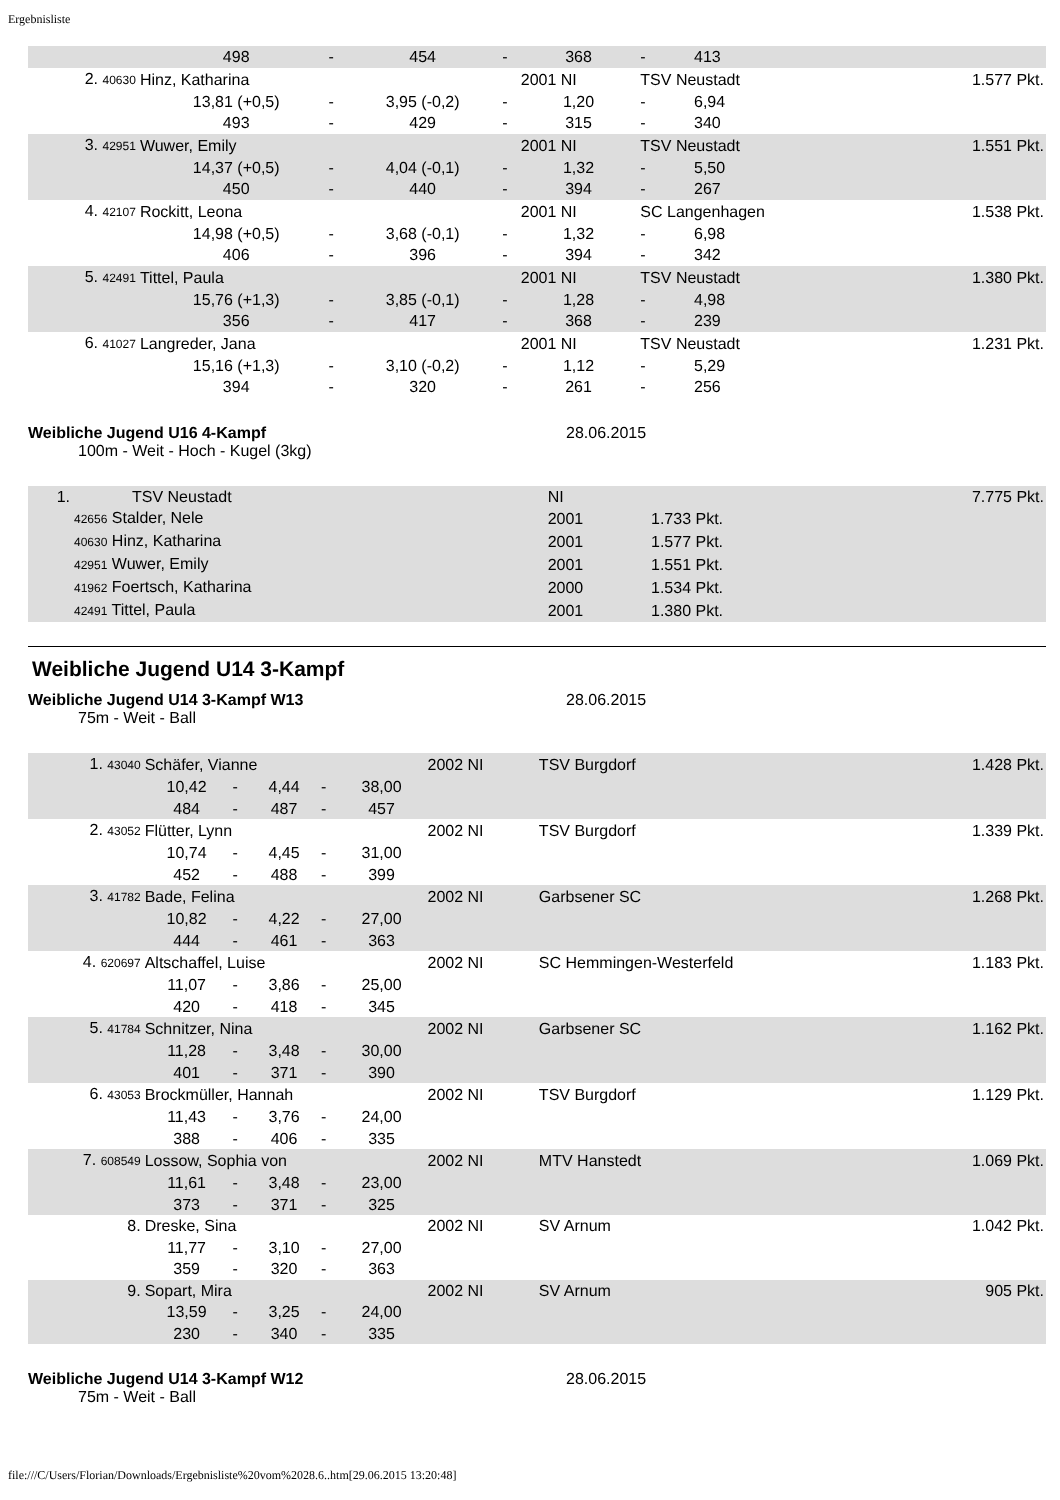Ergebnisliste
| | | 498 | - | 454 | - | 368 | - | 413 | |
| 2. 40630 | Hinz, Katharina | | | | | 2001 NI | TSV Neustadt | | 1.577 Pkt. |
| | | 13,81 (+0,5) | - | 3,95 (-0,2) | - | 1,20 | - | 6,94 | |
| | | 493 | - | 429 | - | 315 | - | 340 | |
| 3. 42951 | Wuwer, Emily | | | | | 2001 NI | TSV Neustadt | | 1.551 Pkt. |
| | | 14,37 (+0,5) | - | 4,04 (-0,1) | - | 1,32 | - | 5,50 | |
| | | 450 | - | 440 | - | 394 | - | 267 | |
| 4. 42107 | Rockitt, Leona | | | | | 2001 NI | SC Langenhagen | | 1.538 Pkt. |
| | | 14,98 (+0,5) | - | 3,68 (-0,1) | - | 1,32 | - | 6,98 | |
| | | 406 | - | 396 | - | 394 | - | 342 | |
| 5. 42491 | Tittel, Paula | | | | | 2001 NI | TSV Neustadt | | 1.380 Pkt. |
| | | 15,76 (+1,3) | - | 3,85 (-0,1) | - | 1,28 | - | 4,98 | |
| | | 356 | - | 417 | - | 368 | - | 239 | |
| 6. 41027 | Langreder, Jana | | | | | 2001 NI | TSV Neustadt | | 1.231 Pkt. |
| | | 15,16 (+1,3) | - | 3,10 (-0,2) | - | 1,12 | - | 5,29 | |
| | | 394 | - | 320 | - | 261 | - | 256 | |
Weibliche Jugend U16 4-Kampf 28.06.2015
100m - Weit - Hoch - Kugel (3kg)
| 1. | TSV Neustadt | NI | | 7.775 Pkt. |
| | 42656 Stalder, Nele | 2001 | 1.733 Pkt. | |
| | 40630 Hinz, Katharina | 2001 | 1.577 Pkt. | |
| | 42951 Wuwer, Emily | 2001 | 1.551 Pkt. | |
| | 41962 Foertsch, Katharina | 2000 | 1.534 Pkt. | |
| | 42491 Tittel, Paula | 2001 | 1.380 Pkt. | |
Weibliche Jugend U14 3-Kampf
Weibliche Jugend U14 3-Kampf W13 28.06.2015
75m - Weit - Ball
| 1. 43040 | Schäfer, Vianne | | | | | 2002 NI | TSV Burgdorf | 1.428 Pkt. |
| | 10,42 | - | 4,44 | - | 38,00 | | | |
| | 484 | - | 487 | - | 457 | | | |
| 2. 43052 | Flütter, Lynn | | | | | 2002 NI | TSV Burgdorf | 1.339 Pkt. |
| | 10,74 | - | 4,45 | - | 31,00 | | | |
| | 452 | - | 488 | - | 399 | | | |
| 3. 41782 | Bade, Felina | | | | | 2002 NI | Garbsener SC | 1.268 Pkt. |
| | 10,82 | - | 4,22 | - | 27,00 | | | |
| | 444 | - | 461 | - | 363 | | | |
| 4. 620697 | Altschaffel, Luise | | | | | 2002 NI | SC Hemmingen-Westerfeld | 1.183 Pkt. |
| | 11,07 | - | 3,86 | - | 25,00 | | | |
| | 420 | - | 418 | - | 345 | | | |
| 5. 41784 | Schnitzer, Nina | | | | | 2002 NI | Garbsener SC | 1.162 Pkt. |
| | 11,28 | - | 3,48 | - | 30,00 | | | |
| | 401 | - | 371 | - | 390 | | | |
| 6. 43053 | Brockmüller, Hannah | | | | | 2002 NI | TSV Burgdorf | 1.129 Pkt. |
| | 11,43 | - | 3,76 | - | 24,00 | | | |
| | 388 | - | 406 | - | 335 | | | |
| 7. 608549 | Lossow, Sophia von | | | | | 2002 NI | MTV Hanstedt | 1.069 Pkt. |
| | 11,61 | - | 3,48 | - | 23,00 | | | |
| | 373 | - | 371 | - | 325 | | | |
| 8. | Dreske, Sina | | | | | 2002 NI | SV Arnum | 1.042 Pkt. |
| | 11,77 | - | 3,10 | - | 27,00 | | | |
| | 359 | - | 320 | - | 363 | | | |
| 9. | Sopart, Mira | | | | | 2002 NI | SV Arnum | 905 Pkt. |
| | 13,59 | - | 3,25 | - | 24,00 | | | |
| | 230 | - | 340 | - | 335 | | | |
Weibliche Jugend U14 3-Kampf W12 28.06.2015
75m - Weit - Ball
file:///C/Users/Florian/Downloads/Ergebnisliste%20vom%2028.6..htm[29.06.2015 13:20:48]